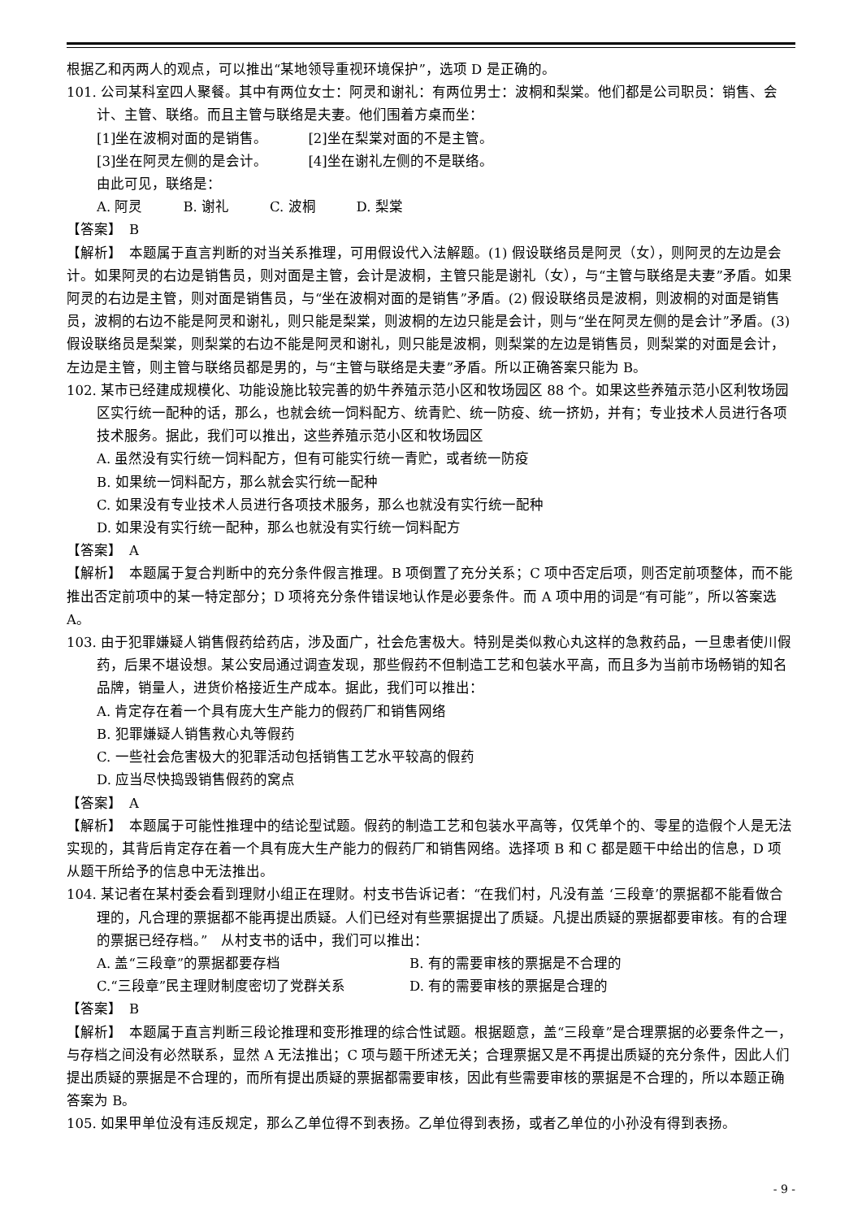根据乙和丙两人的观点，可以推出“某地领导重视环境保护”，选项 D 是正确的。
101. 公司某科室四人聚餐。其中有两位女士：阿灵和谢礼：有两位男士：波桐和梨棠。他们都是公司职员：销售、会计、主管、联络。而且主管与联络是夫妻。他们围着方桌而坐：
[1]坐在波桐对面的是销售。 [2]坐在梨棠对面的不是主管。
[3]坐在阿灵左侧的是会计。 [4]坐在谢礼左侧的不是联络。
由此可见，联络是：
A. 阿灵 B. 谢礼 C. 波桐 D. 梨棠
【答案】　B
【解析】　本题属于直言判断的对当关系推理，可用假设代入法解题。(1) 假设联络员是阿灵（女），则阿灵的左边是会计。如果阿灵的右边是销售员，则对面是主管，会计是波桐，主管只能是谢礼（女），与“主管与联络是夫妻”矛盾。如果阿灵的右边是主管，则对面是销售员，与“坐在波桐对面的是销售”矛盾。(2) 假设联络员是波桐，则波桐的对面是销售员，波桐的右边不能是阿灵和谢礼，则只能是梨棠，则波桐的左边只能是会计，则与“坐在阿灵左侧的是会计”矛盾。(3) 假设联络员是梨棠，则梨棠的右边不能是阿灵和谢礼，则只能是波桐，则梨棠的左边是销售员，则梨棠的对面是会计，左边是主管，则主管与联络员都是男的，与“主管与联络是夫妻”矛盾。所以正确答案只能为 B。
102. 某市已经建成规模化、功能设施比较完善的奶牛养殖示范小区和牧场园区 88 个。如果这些养殖示范小区利牧场园区实行统一配种的话，那么，也就会统一饲料配方、统青贮、统一防疫、统一挤奶，并有；专业技术人员进行各项技术服务。据此，我们可以推出，这些养殖示范小区和牧场园区
A. 虽然没有实行统一饲料配方，但有可能实行统一青贮，或者统一防疫
B. 如果统一饲料配方，那么就会实行统一配种
C. 如果没有专业技术人员进行各项技术服务，那么也就没有实行统一配种
D. 如果没有实行统一配种，那么也就没有实行统一饲料配方
【答案】　A
【解析】　本题属于复合判断中的充分条件假言推理。B 项倒置了充分关系；C 项中否定后项，则否定前项整体，而不能推出否定前项中的某一特定部分；D 项将充分条件错误地认作是必要条件。而 A 项中用的词是“有可能”，所以答案选 A。
103. 由于犯罪嫌疑人销售假药给药店，涉及面广，社会危害极大。特别是类似救心丸这样的急救药品，一旦患者使川假药，后果不堪设想。某公安局通过调查发现，那些假药不但制造工艺和包装水平高，而且多为当前市场畅销的知名品牌，销量人，进货价格接近生产成本。据此，我们可以推出：
A. 肯定存在着一个具有庞大生产能力的假药厂和销售网络
B. 犯罪嫌疑人销售救心丸等假药
C. 一些社会危害极大的犯罪活动包括销售工艺水平较高的假药
D. 应当尽快捣毁销售假药的窝点
【答案】　A
【解析】　本题属于可能性推理中的结论型试题。假药的制造工艺和包装水平高等，仅凭单个的、零星的造假个人是无法实现的，其背后肯定存在着一个具有庞大生产能力的假药厂和销售网络。选择项 B 和 C 都是题干中给出的信息，D 项从题干所给予的信息中无法推出。
104. 某记者在某村委会看到理财小组正在理财。村支书告诉记者：“在我们村，凡没有盖 ‘三段章’的票据都不能看做合理的，凡合理的票据都不能再提出质疑。人们已经对有些票据提出了质疑。凡提出质疑的票据都要审核。有的合理的票据已经存档。”　从村支书的话中，我们可以推出：
A. 盖“三段章”的票据都要存档 B. 有的需要审核的票据是不合理的
C.“三段章”民主理财制度密切了党群关系 D. 有的需要审核的票据是合理的
【答案】　B
【解析】　本题属于直言判断三段论推理和变形推理的综合性试题。根据题意，盖“三段章”是合理票据的必要条件之一，与存档之间没有必然联系，显然 A 无法推出；C 项与题干所述无关；合理票据又是不再提出质疑的充分条件，因此人们提出质疑的票据是不合理的，而所有提出质疑的票据都需要审核，因此有些需要审核的票据是不合理的，所以本题正确答案为 B。
105. 如果甲单位没有违反规定，那么乙单位得不到表扬。乙单位得到表扬，或者乙单位的小孙没有得到表扬。
- 9 -